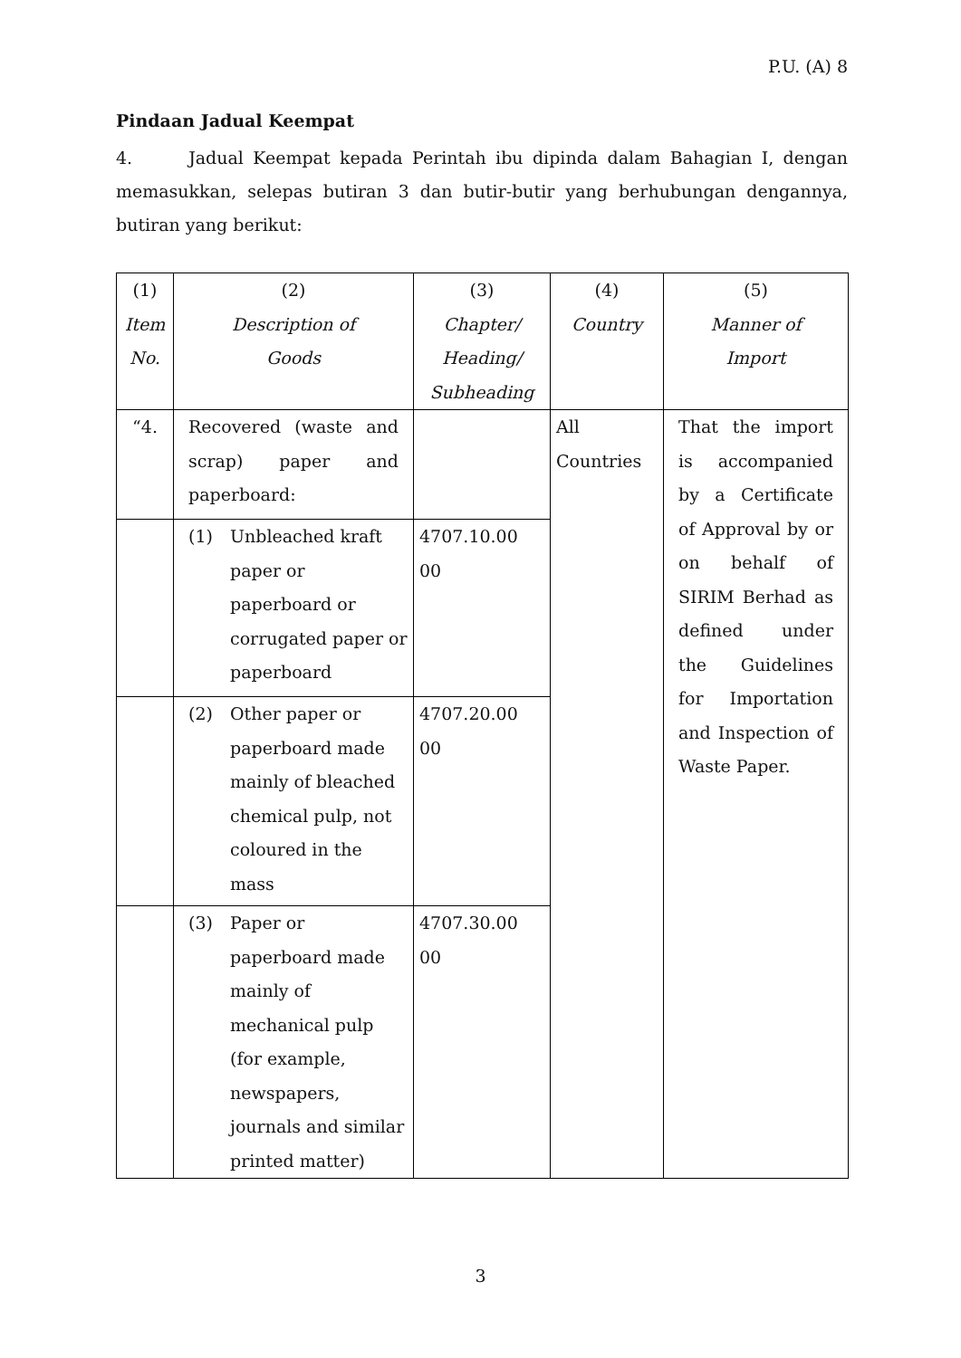P.U. (A) 8
Pindaan Jadual Keempat
4. Jadual Keempat kepada Perintah ibu dipinda dalam Bahagian I, dengan memasukkan, selepas butiran 3 dan butir-butir yang berhubungan dengannya, butiran yang berikut:
| (1) Item No. | (2) Description of Goods | (3) Chapter/ Heading/ Subheading | (4) Country | (5) Manner of Import |
| “4. | Recovered (waste and scrap) paper and paperboard: | | All Countries | That the import is accompanied by a Certificate of Approval by or on behalf of SIRIM Berhad as defined under the Guidelines for Importation and Inspection of Waste Paper. |
| | (1) Unbleached kraft paper or paperboard or corrugated paper or paperboard | 4707.10.00 00 | | |
| | (2) Other paper or paperboard made mainly of bleached chemical pulp, not coloured in the mass | 4707.20.00 00 | | |
| | (3) Paper or paperboard made mainly of mechanical pulp (for example, newspapers, journals and similar printed matter) | 4707.30.00 00 | | |
3